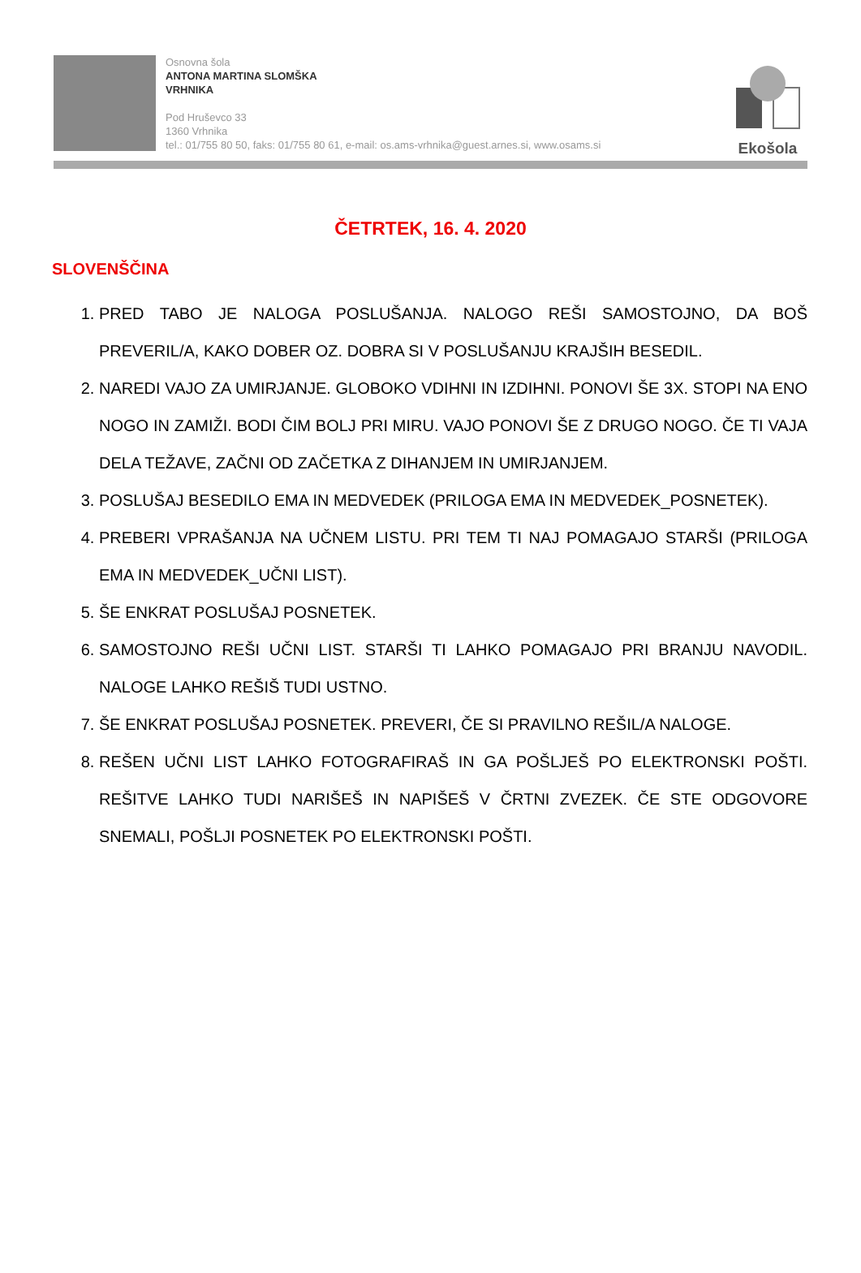Osnovna šola
ANTONA MARTINA SLOMŠKA
VRHNIKA
Pod Hruševco 33
1360 Vrhnika
tel.: 01/755 80 50, faks: 01/755 80 61, e-mail: os.ams-vrhnika@guest.arnes.si, www.osams.si
Ekošola
ČETRTEK, 16. 4. 2020
SLOVENŠČINA
1. PRED TABO JE NALOGA POSLUŠANJA. NALOGO REŠI SAMOSTOJNO, DA BOŠ PREVERIL/A, KAKO DOBER OZ. DOBRA SI V POSLUŠANJU KRAJŠIH BESEDIL.
2. NAREDI VAJO ZA UMIRJANJE. GLOBOKO VDIHNI IN IZDIHNI. PONOVI ŠE 3X. STOPI NA ENO NOGO IN ZAMIŽI. BODI ČIM BOLJ PRI MIRU. VAJO PONOVI ŠE Z DRUGO NOGO. ČE TI VAJA DELA TEŽAVE, ZAČNI OD ZAČETKA Z DIHANJEM IN UMIRJANJEM.
3. POSLUŠAJ BESEDILO EMA IN MEDVEDEK (PRILOGA EMA IN MEDVEDEK_POSNETEK).
4. PREBERI VPRAŠANJA NA UČNEM LISTU. PRI TEM TI NAJ POMAGAJO STARŠI (PRILOGA EMA IN MEDVEDEK_UČNI LIST).
5. ŠE ENKRAT POSLUŠAJ POSNETEK.
6. SAMOSTOJNO REŠI UČNI LIST. STARŠI TI LAHKO POMAGAJO PRI BRANJU NAVODIL. NALOGE LAHKO REŠIŠ TUDI USTNO.
7. ŠE ENKRAT POSLUŠAJ POSNETEK. PREVERI, ČE SI PRAVILNO REŠIL/A NALOGE.
8. REŠEN UČNI LIST LAHKO FOTOGRAFIRAŠ IN GA POŠLJEŠ PO ELEKTRONSKI POŠTI. REŠITVE LAHKO TUDI NARIŠEŠ IN NAPIŠEŠ V ČRTNI ZVEZEK. ČE STE ODGOVORE SNEMALI, POŠLJI POSNETEK PO ELEKTRONSKI POŠTI.